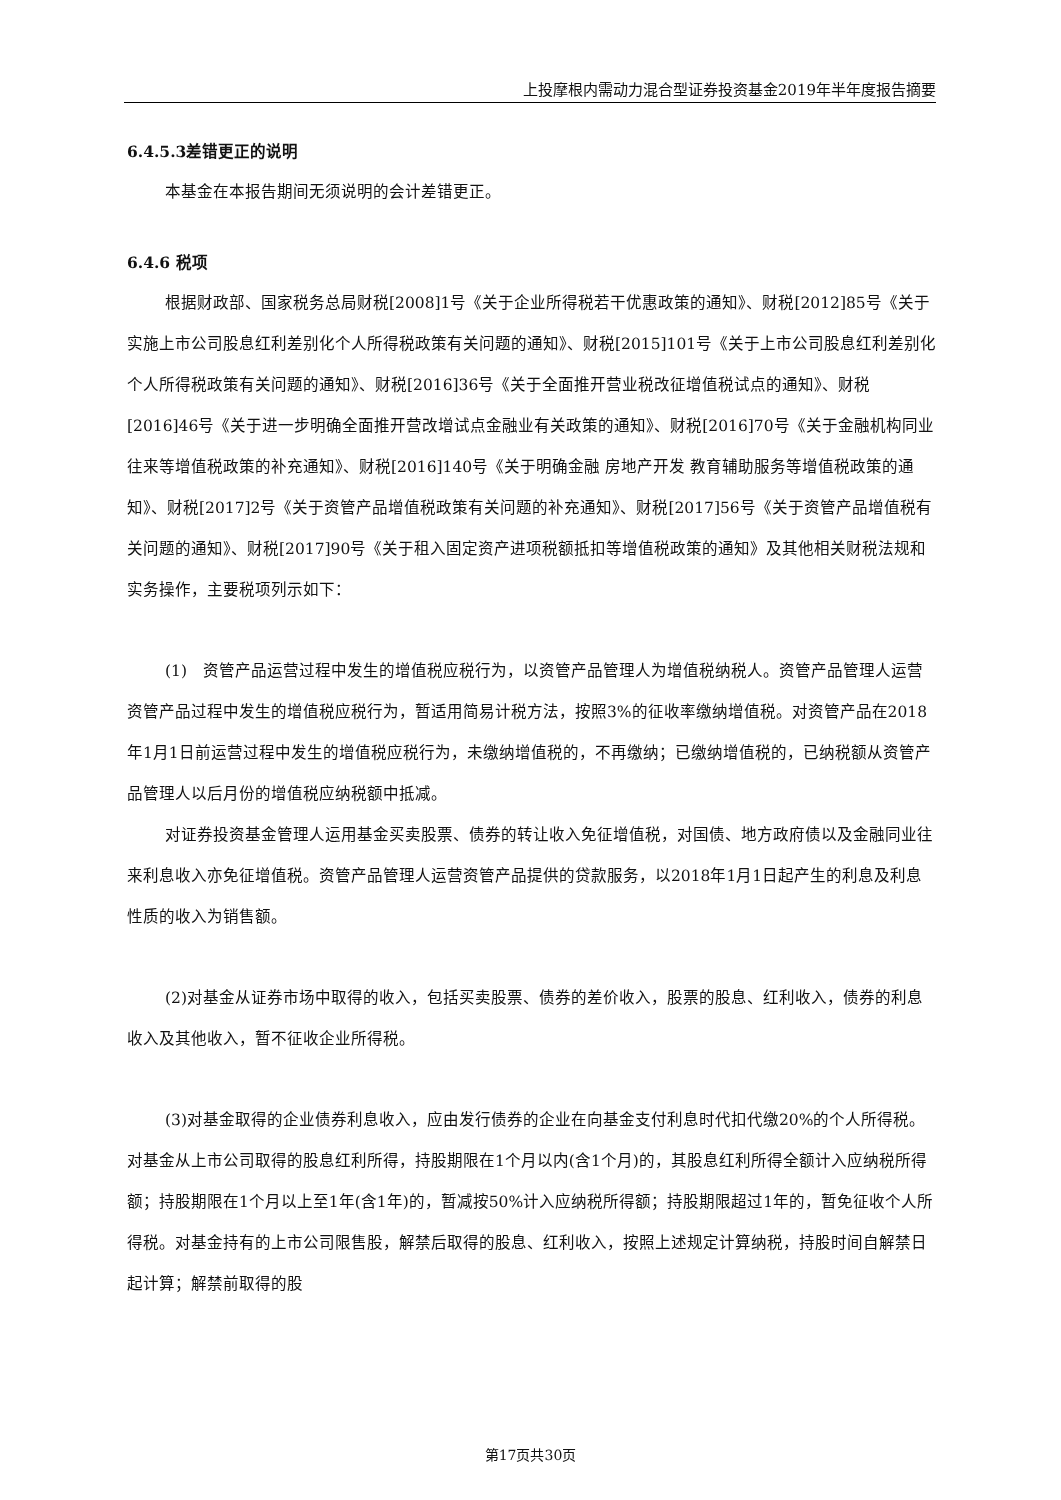上投摩根内需动力混合型证券投资基金2019年半年度报告摘要
6.4.5.3差错更正的说明
本基金在本报告期间无须说明的会计差错更正。
6.4.6 税项
根据财政部、国家税务总局财税[2008]1号《关于企业所得税若干优惠政策的通知》、财税[2012]85号《关于实施上市公司股息红利差别化个人所得税政策有关问题的通知》、财税[2015]101号《关于上市公司股息红利差别化个人所得税政策有关问题的通知》、财税[2016]36号《关于全面推开营业税改征增值税试点的通知》、财税[2016]46号《关于进一步明确全面推开营改增试点金融业有关政策的通知》、财税[2016]70号《关于金融机构同业往来等增值税政策的补充通知》、财税[2016]140号《关于明确金融 房地产开发 教育辅助服务等增值税政策的通知》、财税[2017]2号《关于资管产品增值税政策有关问题的补充通知》、财税[2017]56号《关于资管产品增值税有关问题的通知》、财税[2017]90号《关于租入固定资产进项税额抵扣等增值税政策的通知》及其他相关财税法规和实务操作，主要税项列示如下：
(1)　资管产品运营过程中发生的增值税应税行为，以资管产品管理人为增值税纳税人。资管产品管理人运营资管产品过程中发生的增值税应税行为，暂适用简易计税方法，按照3%的征收率缴纳增值税。对资管产品在2018年1月1日前运营过程中发生的增值税应税行为，未缴纳增值税的，不再缴纳；已缴纳增值税的，已纳税额从资管产品管理人以后月份的增值税应纳税额中抵减。
对证券投资基金管理人运用基金买卖股票、债券的转让收入免征增值税，对国债、地方政府债以及金融同业往来利息收入亦免征增值税。资管产品管理人运营资管产品提供的贷款服务，以2018年1月1日起产生的利息及利息性质的收入为销售额。
(2)对基金从证券市场中取得的收入，包括买卖股票、债券的差价收入，股票的股息、红利收入，债券的利息收入及其他收入，暂不征收企业所得税。
(3)对基金取得的企业债券利息收入，应由发行债券的企业在向基金支付利息时代扣代缴20%的个人所得税。对基金从上市公司取得的股息红利所得，持股期限在1个月以内(含1个月)的，其股息红利所得全额计入应纳税所得额；持股期限在1个月以上至1年(含1年)的，暂减按50%计入应纳税所得额；持股期限超过1年的，暂免征收个人所得税。对基金持有的上市公司限售股，解禁后取得的股息、红利收入，按照上述规定计算纳税，持股时间自解禁日起计算；解禁前取得的股
第17页共30页